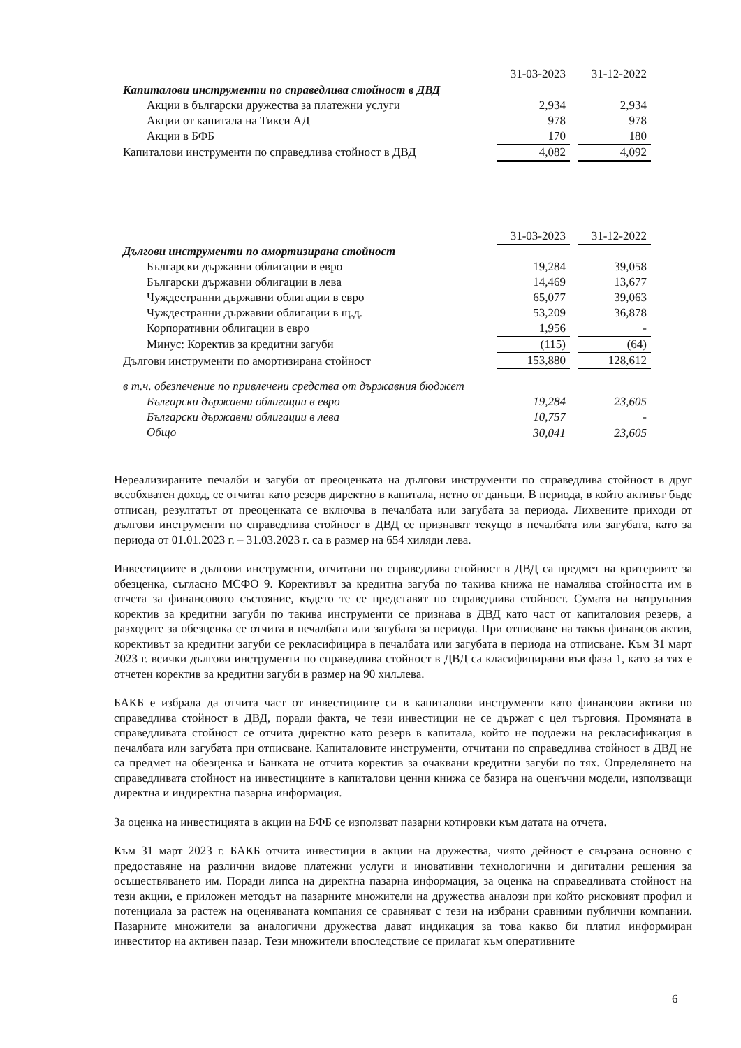| | 31-03-2023 | | 31-12-2022 |
| Капиталови инструменти по справедлива стойност в ДВД | | | |
| Акции в български дружества за платежни услуги | 2,934 | | 2,934 |
| Акции от капитала на Тикси АД | 978 | | 978 |
| Акции в БФБ | 170 | | 180 |
| Капиталови инструменти по справедлива стойност в ДВД | 4,082 | | 4,092 |
| | 31-03-2023 | | 31-12-2022 |
| Дългови инструменти по амортизирана стойност | | | |
| Български държавни облигации в евро | 19,284 | | 39,058 |
| Български държавни облигации в лева | 14,469 | | 13,677 |
| Чуждестранни държавни облигации в евро | 65,077 | | 39,063 |
| Чуждестранни държавни облигации в щ.д. | 53,209 | | 36,878 |
| Корпоративни облигации в евро | 1,956 | | - |
| Минус: Коректив за кредитни загуби | (115) | | (64) |
| Дългови инструменти по амортизирана стойност | 153,880 | | 128,612 |
| в т.ч. обезпечение по привлечени средства от държавния бюджет | | | |
| Български държавни облигации в евро | 19,284 | | 23,605 |
| Български държавни облигации в лева | 10,757 | | - |
| Общо | 30,041 | | 23,605 |
Нереализираните печалби и загуби от преоценката на дългови инструменти по справедлива стойност в друг всеобхватен доход, се отчитат като резерв директно в капитала, нетно от данъци. В периода, в който активът бъде отписан, резултатът от преоценката се включва в печалбата или загубата за периода. Лихвените приходи от дългови инструменти по справедлива стойност в ДВД се признават текущо в печалбата или загубата, като за периода от 01.01.2023 г. – 31.03.2023 г. са в размер на 654 хиляди лева.
Инвестициите в дългови инструменти, отчитани по справедлива стойност в ДВД са предмет на критериите за обезценка, съгласно МСФО 9. Корективът за кредитна загуба по такива книжа не намалява стойността им в отчета за финансовото състояние, където те се представят по справедлива стойност. Сумата на натрупания коректив за кредитни загуби по такива инструменти се признава в ДВД като част от капиталовия резерв, а разходите за обезценка се отчита в печалбата или загубата за периода. При отписване на такъв финансов актив, корективът за кредитни загуби се рекласифицира в печалбата или загубата в периода на отписване. Към 31 март 2023 г. всички дългови инструменти по справедлива стойност в ДВД са класифицирани във фаза 1, като за тях е отчетен коректив за кредитни загуби в размер на 90 хил.лева.
БАКБ е избрала да отчита част от инвестициите си в капиталови инструменти като финансови активи по справедлива стойност в ДВД, поради факта, че тези инвестиции не се държат с цел търговия. Промяната в справедливата стойност се отчита директно като резерв в капитала, който не подлежи на рекласификация в печалбата или загубата при отписване. Капиталовите инструменти, отчитани по справедлива стойност в ДВД не са предмет на обезценка и Банката не отчита коректив за очаквани кредитни загуби по тях. Определянето на справедливата стойност на инвестициите в капиталови ценни книжа се базира на оценъчни модели, използващи директна и индиректна пазарна информация.
За оценка на инвестицията в акции на БФБ се използват пазарни котировки към датата на отчета.
Към 31 март 2023 г. БАКБ отчита инвестиции в акции на дружества, чиято дейност е свързана основно с предоставяне на различни видове платежни услуги и иновативни технологични и дигитални решения за осъществяването им. Поради липса на директна пазарна информация, за оценка на справедливата стойност на тези акции, е приложен методът на пазарните множители на дружества аналози при който рисковият профил и потенциала за растеж на оценяваната компания се сравняват с тези на избрани сравними публични компании. Пазарните множители за аналогични дружества дават индикация за това какво би платил информиран инвеститор на активен пазар. Тези множители впоследствие се прилагат към оперативните
6